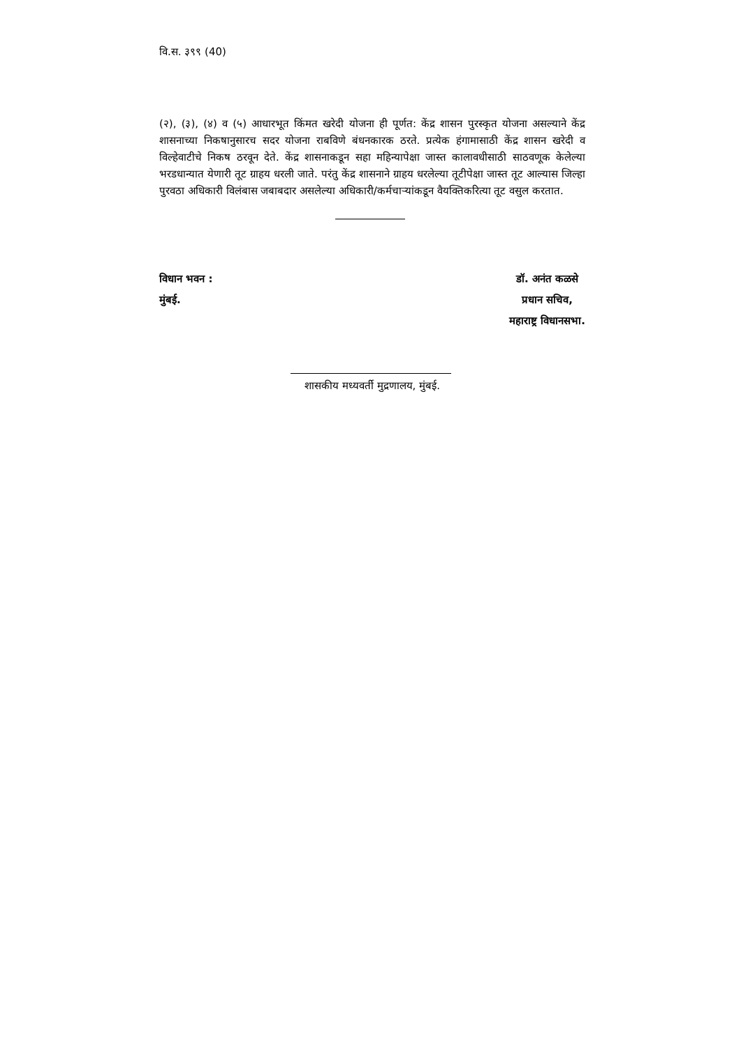वि.स. ३९९ (40)
(२), (३), (४) व (५) आधारभूत किंमत खरेदी योजना ही पूर्णत: केंद्र शासन पुरस्कृत योजना असल्याने केंद्र शासनाच्या निकषानुसारच सदर योजना राबविणे बंधनकारक ठरते. प्रत्येक हंगामासाठी केंद्र शासन खरेदी व विल्हेवाटीचे निकष ठरवून देते. केंद्र शासनाकडून सहा महिन्यापेक्षा जास्त कालावधीसाठी साठवणूक केलेल्या भरडधान्यात येणारी तूट ग्राहय धरली जाते. परंतु केंद्र शासनाने ग्राहय धरलेल्या तूटीपेक्षा जास्त तूट आल्यास जिल्हा पुरवठा अधिकारी विलंबास जबाबदार असलेल्या अधिकारी/कर्मचाऱ्यांकडून वैयक्तिकरित्या तूट वसुल करतात.
विधान भवन :
मुंबई.
डॉ. अनंत कळसे
प्रधान सचिव,
महाराष्ट्र विधानसभा.
शासकीय मध्यवर्ती मुद्रणालय, मुंबई.